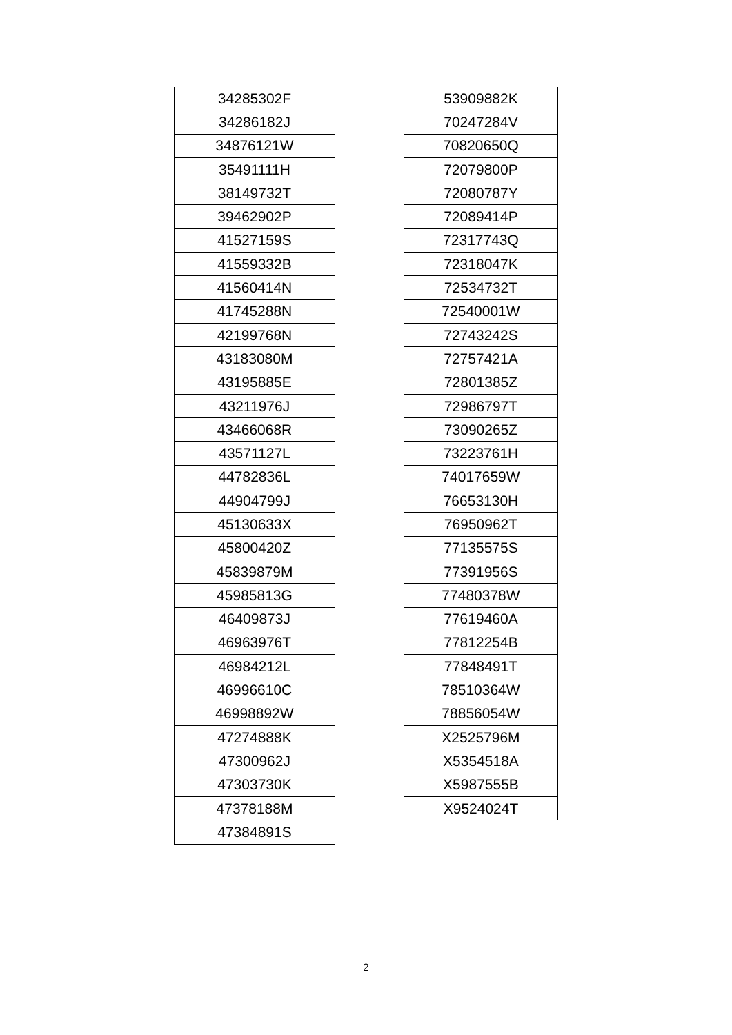| 34285302F |
| 34286182J |
| 34876121W |
| 35491111H |
| 38149732T |
| 39462902P |
| 41527159S |
| 41559332B |
| 41560414N |
| 41745288N |
| 42199768N |
| 43183080M |
| 43195885E |
| 43211976J |
| 43466068R |
| 43571127L |
| 44782836L |
| 44904799J |
| 45130633X |
| 45800420Z |
| 45839879M |
| 45985813G |
| 46409873J |
| 46963976T |
| 46984212L |
| 46996610C |
| 46998892W |
| 47274888K |
| 47300962J |
| 47303730K |
| 47378188M |
| 47384891S |
| 53909882K |
| 70247284V |
| 70820650Q |
| 72079800P |
| 72080787Y |
| 72089414P |
| 72317743Q |
| 72318047K |
| 72534732T |
| 72540001W |
| 72743242S |
| 72757421A |
| 72801385Z |
| 72986797T |
| 73090265Z |
| 73223761H |
| 74017659W |
| 76653130H |
| 76950962T |
| 77135575S |
| 77391956S |
| 77480378W |
| 77619460A |
| 77812254B |
| 77848491T |
| 78510364W |
| 78856054W |
| X2525796M |
| X5354518A |
| X5987555B |
| X9524024T |
2